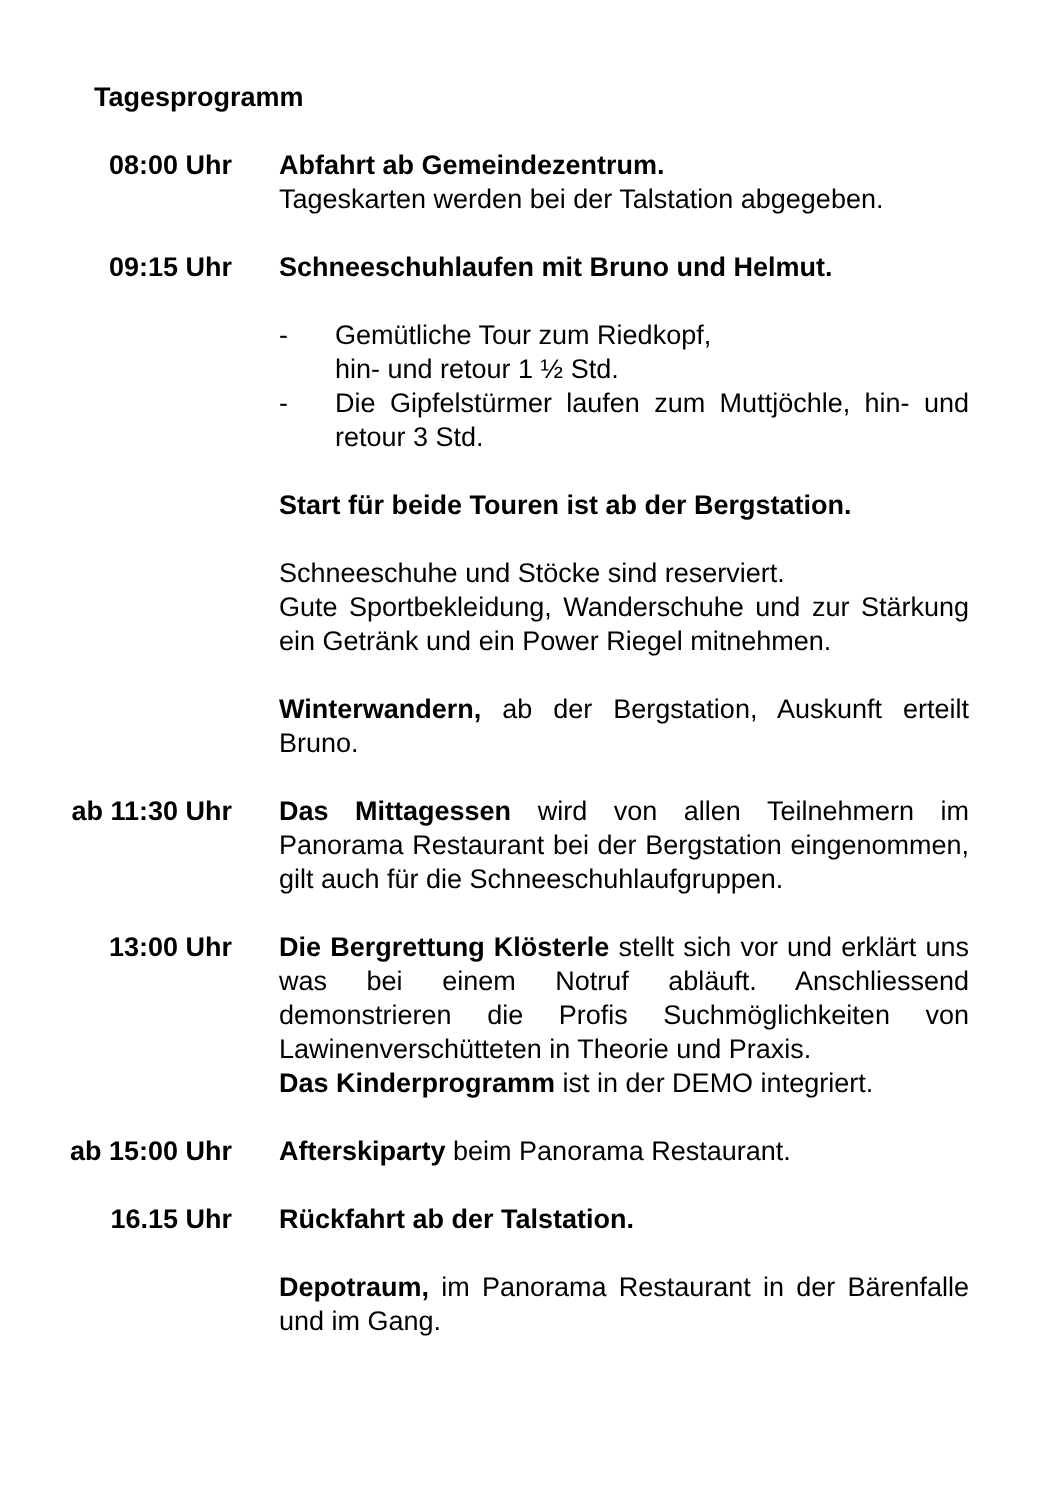Tagesprogramm
08:00 Uhr Abfahrt ab Gemeindezentrum.
Tageskarten werden bei der Talstation abgegeben.
09:15 Uhr Schneeschuhlaufen mit Bruno und Helmut.
- Gemütliche Tour zum Riedkopf,
hin- und retour 1 ½ Std.
- Die Gipfelstürmer laufen zum Muttjöchle, hin- und retour 3 Std.
Start für beide Touren ist ab der Bergstation.
Schneeschuhe und Stöcke sind reserviert.
Gute Sportbekleidung, Wanderschuhe und zur Stärkung ein Getränk und ein Power Riegel mitnehmen.
Winterwandern, ab der Bergstation, Auskunft erteilt Bruno.
ab 11:30 Uhr Das Mittagessen wird von allen Teilnehmern im Panorama Restaurant bei der Bergstation eingenommen, gilt auch für die Schneeschuhlaufgruppen.
13:00 Uhr Die Bergrettung Klösterle stellt sich vor und erklärt uns was bei einem Notruf abläuft. Anschliessend demonstrieren die Profis Suchmöglichkeiten von Lawinenverschütteten in Theorie und Praxis.
Das Kinderprogramm ist in der DEMO integriert.
ab 15:00 Uhr Afterskiparty beim Panorama Restaurant.
16.15 Uhr Rückfahrt ab der Talstation.
Depotraum, im Panorama Restaurant in der Bärenfalle und im Gang.